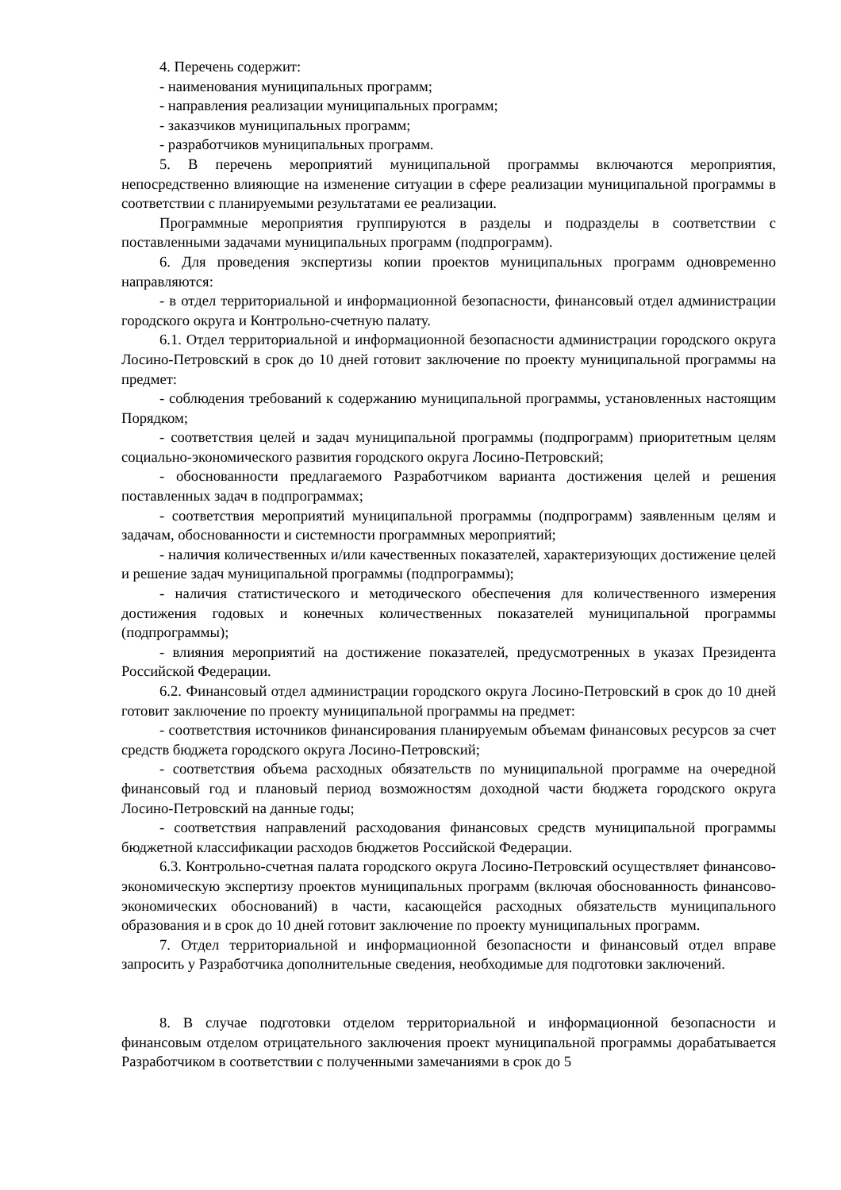4. Перечень содержит:
- наименования муниципальных программ;
- направления реализации муниципальных программ;
- заказчиков муниципальных программ;
- разработчиков муниципальных программ.
5. В перечень мероприятий муниципальной программы включаются мероприятия, непосредственно влияющие на изменение ситуации в сфере реализации муниципальной программы в соответствии с планируемыми результатами ее реализации.
Программные мероприятия группируются в разделы и подразделы в соответствии с поставленными задачами муниципальных программ (подпрограмм).
6. Для проведения экспертизы копии проектов муниципальных программ одновременно направляются:
- в отдел территориальной и информационной безопасности, финансовый отдел администрации городского округа и Контрольно-счетную палату.
6.1. Отдел территориальной и информационной безопасности администрации городского округа Лосино-Петровский в срок до 10 дней готовит заключение по проекту муниципальной программы на предмет:
- соблюдения требований к содержанию муниципальной программы, установленных настоящим Порядком;
- соответствия целей и задач муниципальной программы (подпрограмм) приоритетным целям социально-экономического развития городского округа Лосино-Петровский;
- обоснованности предлагаемого Разработчиком варианта достижения целей и решения поставленных задач в подпрограммах;
- соответствия мероприятий муниципальной программы (подпрограмм) заявленным целям и задачам, обоснованности и системности программных мероприятий;
- наличия количественных и/или качественных показателей, характеризующих достижение целей и решение задач муниципальной программы (подпрограммы);
- наличия статистического и методического обеспечения для количественного измерения достижения годовых и конечных количественных показателей муниципальной программы (подпрограммы);
- влияния мероприятий на достижение показателей, предусмотренных в указах Президента Российской Федерации.
6.2. Финансовый отдел администрации городского округа Лосино-Петровский в срок до 10 дней готовит заключение по проекту муниципальной программы на предмет:
- соответствия источников финансирования планируемым объемам финансовых ресурсов за счет средств бюджета городского округа Лосино-Петровский;
- соответствия объема расходных обязательств по муниципальной программе на очередной финансовый год и плановый период возможностям доходной части бюджета городского округа Лосино-Петровский на данные годы;
- соответствия направлений расходования финансовых средств муниципальной программы бюджетной классификации расходов бюджетов Российской Федерации.
6.3. Контрольно-счетная палата городского округа Лосино-Петровский осуществляет финансово-экономическую экспертизу проектов муниципальных программ (включая обоснованность финансово-экономических обоснований) в части, касающейся расходных обязательств муниципального образования и в срок до 10 дней готовит заключение по проекту муниципальных программ.
7. Отдел территориальной и информационной безопасности и финансовый отдел вправе запросить у Разработчика дополнительные сведения, необходимые для подготовки заключений.
8. В случае подготовки отделом территориальной и информационной безопасности и финансовым отделом отрицательного заключения проект муниципальной программы дорабатывается Разработчиком в соответствии с полученными замечаниями в срок до 5